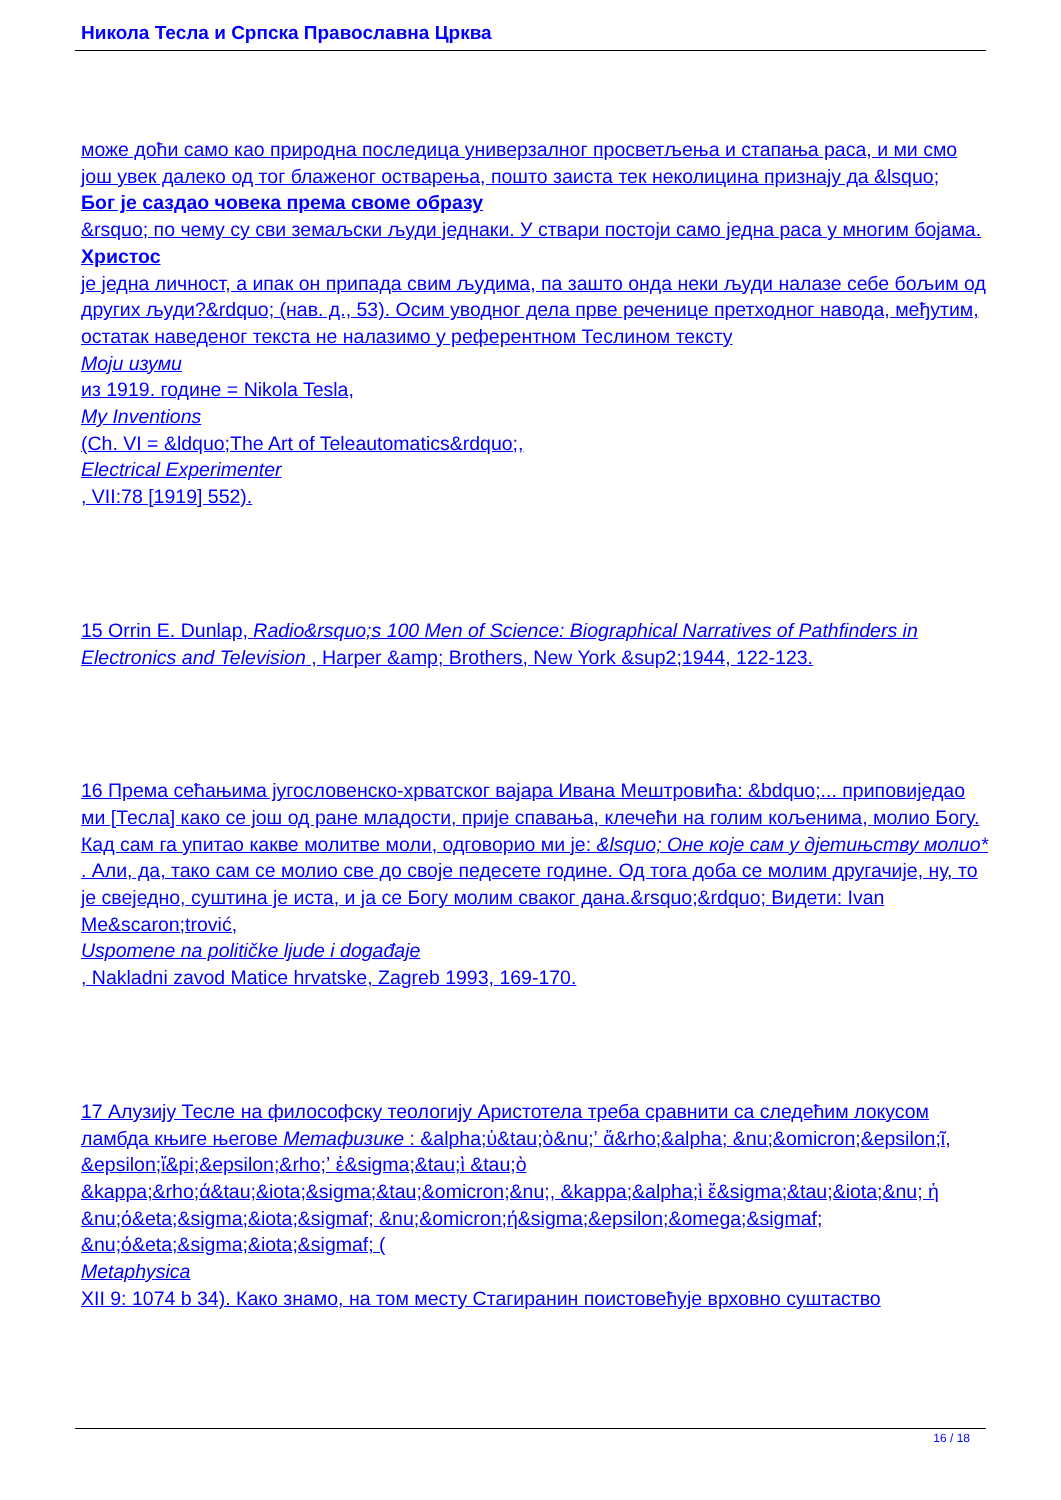Никола Тесла и Српска Православна Црква
може доћи само као природна последица универзалног просветљења и стапања раса, и ми смо још увек далеко од тог блаженог остварења, пошто заиста тек неколицина признају да &lsquo;
Бог је саздао човека према своме образу
&rsquo; по чему су сви земаљски људи једнаки. У ствари постоји само једна раса у многим бојама.
Христос
је једна личност, а ипак он припада свим људима, па зашто онда неки људи налазе себе бољим од других људи?&rdquo; (нав. д., 53). Осим уводног дела прве реченице претходног навода, међутим, остатак наведеног текста не налазимо у референтном Теслином тексту
Моји изуми
из 1919. године = Nikola Tesla,
My Inventions
(Ch. VI = &ldquo;The Art of Teleautomatics&rdquo;,
Electrical Experimenter
, VII:78 [1919] 552).
15 Orrin E. Dunlap, Radio&rsquo;s 100 Men of Science: Biographical Narratives of Pathfinders in Electronics and Television , Harper &amp; Brothers, New York &sup2;1944, 122-123.
16 Према сећањима југословенско-хрватског вајара Ивана Мештровића: &bdquo;... приповиједао ми [Тесла] како се још од ране младости, прије спавања, клечећи на голим кољенима, молио Богу. Кад сам га упитао какве молитве моли, одговорио ми је: &lsquo; Оне које сам у дјетињству молио*
. Али, да, тако сам се молио све до своје педесете године. Од тога доба се молим другачије, ну, то је свеједно, суштина је иста, и ја се Богу молим сваког дана.&rsquo;&rdquo; Видети: Ivan Me&scaron;trović,
Uspomene na političke ljude i događaje
, Nakladni zavod Matice hrvatske, Zagreb 1993, 169-170.
17 Алузију Тесле на философску теологију Аристотела треба сравнити са следећим локусом ламбда књиге његове Метафизике : &alpha;ὑ&tau;ὸ&nu;ʼ ἄ&rho;&alpha; &nu;&omicron;&epsilon;ῖ, &epsilon;ἴ&pi;&epsilon;&rho;ʼ ἐ&sigma;&tau;ὶ &tau;ὸ &kappa;&rho;ά&tau;&iota;&sigma;&tau;&omicron;&nu;, &kappa;&alpha;ὶ ἔ&sigma;&tau;&iota;&nu; ἡ &nu;ό&eta;&sigma;&iota;&sigmaf; &nu;&omicron;ή&sigma;&epsilon;&omega;&sigmaf; &nu;ό&eta;&sigma;&iota;&sigmaf; (
Metaphysica
XII 9: 1074 b 34). Како знамо, на том месту Стагиранин поистовећује врховно суштаство
16 / 18